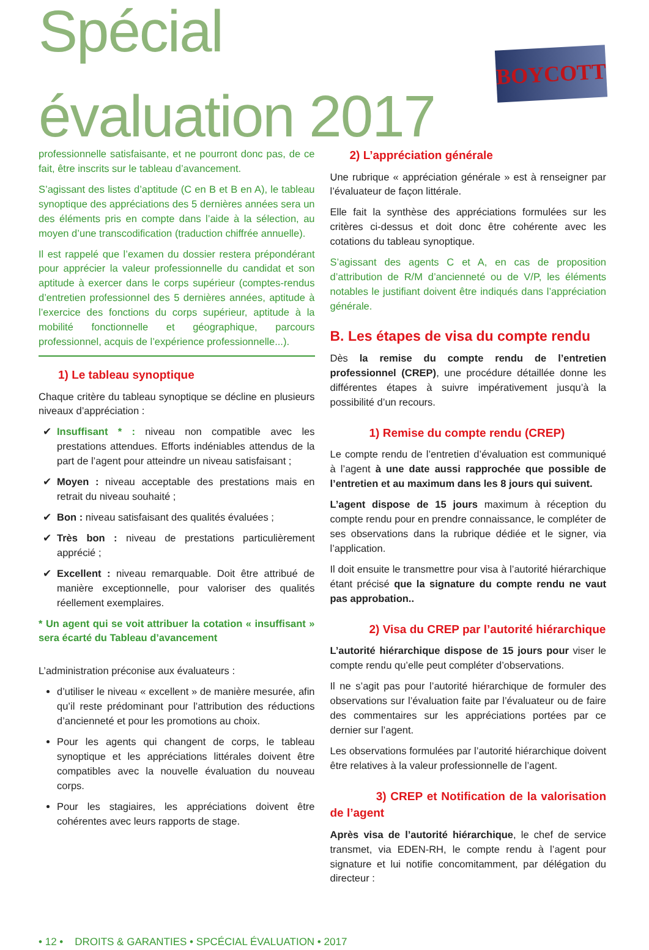Spécial évaluation 2017
BOYCOTT
professionnelle satisfaisante, et ne pourront donc pas, de ce fait, être inscrits sur le tableau d’avancement.
S’agissant des listes d’aptitude (C en B et B en A), le tableau synoptique des appréciations des 5 dernières années sera un des éléments pris en compte dans l’aide à la sélection, au moyen d’une transcodification (traduction chiffrée annuelle).
Il est rappelé que l’examen du dossier restera prépondérant pour apprécier la valeur professionnelle du candidat et son aptitude à exercer dans le corps supérieur (comptes-rendus d’entretien professionnel des 5 dernières années, aptitude à l’exercice des fonctions du corps supérieur, aptitude à la mobilité fonctionnelle et géographique, parcours professionnel, acquis de l’expérience professionnelle...).
1) Le tableau synoptique
Chaque critère du tableau synoptique se décline en plusieurs niveaux d’appréciation :
Insuffisant * : niveau non compatible avec les prestations attendues. Efforts indéniables attendus de la part de l’agent pour atteindre un niveau satisfaisant ;
Moyen : niveau acceptable des prestations mais en retrait du niveau souhaité ;
Bon : niveau satisfaisant des qualités évaluées ;
Très bon : niveau de prestations particulièrement apprécié ;
Excellent : niveau remarquable. Doit être attribué de manière exceptionnelle, pour valoriser des qualités réellement exemplaires.
* Un agent qui se voit attribuer la cotation « insuffisant » sera écarté du Tableau d’avancement
L’administration préconise aux évaluateurs :
d’utiliser le niveau « excellent » de manière mesurée, afin qu’il reste prédominant pour l’attribution des réductions d’ancienneté et pour les promotions au choix.
Pour les agents qui changent de corps, le tableau synoptique et les appréciations littérales doivent être compatibles avec la nouvelle évaluation du nouveau corps.
Pour les stagiaires, les appréciations doivent être cohérentes avec leurs rapports de stage.
2) L’appréciation générale
Une rubrique « appréciation générale » est à renseigner par l’évaluateur de façon littérale.
Elle fait la synthèse des appréciations formulées sur les critères ci-dessus et doit donc être cohérente avec les cotations du tableau synoptique.
S’agissant des agents C et A, en cas de proposition d’attribution de R/M d’ancienneté ou de V/P, les éléments notables le justifiant doivent être indiqués dans l’appréciation générale.
B. Les étapes de visa du compte rendu
Dès la remise du compte rendu de l’entretien professionnel (CREP), une procédure détaillée donne les différentes étapes à suivre impérativement jusqu’à la possibilité d’un recours.
1) Remise du compte rendu (CREP)
Le compte rendu de l’entretien d’évaluation est communiqué à l’agent à une date aussi rapprochée que possible de l’entretien et au maximum dans les 8 jours qui suivent.
L’agent dispose de 15 jours maximum à réception du compte rendu pour en prendre connaissance, le compléter de ses observations dans la rubrique dédiée et le signer, via l’application.
Il doit ensuite le transmettre pour visa à l’autorité hiérarchique étant précisé que la signature du compte rendu ne vaut pas approbation..
2) Visa du CREP par l’autorité hiérarchique
L’autorité hiérarchique dispose de 15 jours pour viser le compte rendu qu’elle peut compléter d’observations.
Il ne s’agit pas pour l’autorité hiérarchique de formuler des observations sur l’évaluation faite par l’évaluateur ou de faire des commentaires sur les appréciations portées par ce dernier sur l’agent.
Les observations formulées par l’autorité hiérarchique doivent être relatives à la valeur professionnelle de l’agent.
3) CREP et Notification de la valorisation de l’agent
Après visa de l’autorité hiérarchique, le chef de service transmet, via EDEN-RH, le compte rendu à l’agent pour signature et lui notifie concomitamment, par délégation du directeur :
• 12 • DROITS & GARANTIES • SPCÉCIAL ÉVALUATION • 2017